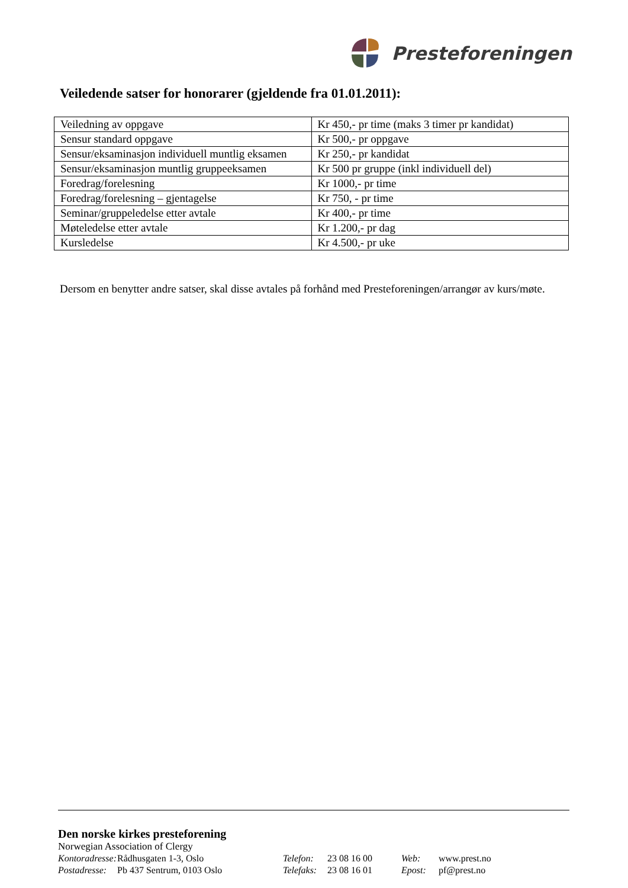Presteforeningen
Veiledende satser for honorarer (gjeldende fra 01.01.2011):
| Veiledning av oppgave | Kr 450,- pr time (maks 3 timer pr kandidat) |
| Sensur standard oppgave | Kr 500,- pr oppgave |
| Sensur/eksaminasjon individuell muntlig eksamen | Kr 250,- pr kandidat |
| Sensur/eksaminasjon muntlig gruppeeksamen | Kr 500 pr gruppe (inkl individuell del) |
| Foredrag/forelesning | Kr 1000,- pr time |
| Foredrag/forelesning – gjentagelse | Kr 750, - pr time |
| Seminar/gruppeledelse etter avtale | Kr 400,- pr time |
| Møteledelse etter avtale | Kr 1.200,- pr dag |
| Kursledelse | Kr 4.500,- pr uke |
Dersom en benytter andre satser, skal disse avtales på forhånd med Presteforeningen/arrangør av kurs/møte.
Den norske kirkes presteforening
Norwegian Association of Clergy
Kontoradresse: Rådhusgaten 1-3, Oslo Telefon: 23 08 16 00 Web: www.prest.no
Postadresse: Pb 437 Sentrum, 0103 Oslo Telefaks: 23 08 16 01 Epost: pf@prest.no